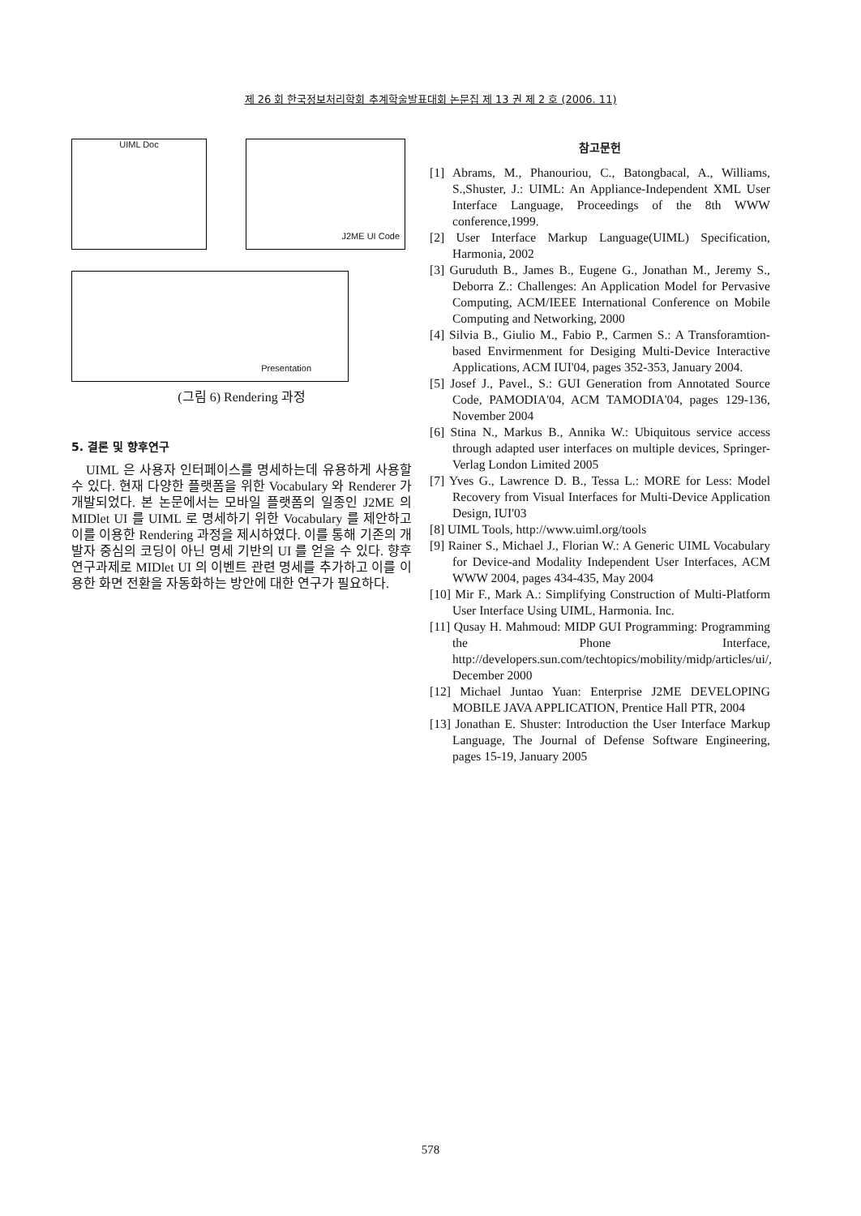제 26 회 한국정보처리학회 추계학술발표대회 논문집 제 13 권 제 2 호 (2006. 11)
UIML Doc J2ME UI Code
Presentation
(그림 6) Rendering 과정
5. 결론 및 향후연구
UIML 은 사용자 인터페이스를 명세하는데 유용하게 사용할 수 있다. 현재 다양한 플랫폼을 위한 Vocabulary 와 Renderer 가 개발되었다. 본 논문에서는 모바일 플랫폼의 일종인 J2ME 의 MIDlet UI 를 UIML 로 명세하기 위한 Vocabulary 를 제안하고 이를 이용한 Rendering 과정을 제시하였다. 이를 통해 기존의 개발자 중심의 코딩이 아닌 명세 기반의 UI 를 얻을 수 있다. 향후 연구과제로 MIDlet UI 의 이벤트 관련 명세를 추가하고 이를 이용한 화면 전환을 자동화하는 방안에 대한 연구가 필요하다.
참고문헌
[1] Abrams, M., Phanouriou, C., Batongbacal, A., Williams, S.,Shuster, J.: UIML: An Appliance-Independent XML User Interface Language, Proceedings of the 8th WWW conference,1999.
[2] User Interface Markup Language(UIML) Specification, Harmonia, 2002
[3] Guruduth B., James B., Eugene G., Jonathan M., Jeremy S., Deborra Z.: Challenges: An Application Model for Pervasive Computing, ACM/IEEE International Conference on Mobile Computing and Networking, 2000
[4] Silvia B., Giulio M., Fabio P., Carmen S.: A Transforamtion-based Envirmenment for Desiging Multi-Device Interactive Applications, ACM IUI'04, pages 352-353, January 2004.
[5] Josef J., Pavel., S.: GUI Generation from Annotated Source Code, PAMODIA'04, ACM TAMODIA'04, pages 129-136, November 2004
[6] Stina N., Markus B., Annika W.: Ubiquitous service access through adapted user interfaces on multiple devices, Springer-Verlag London Limited 2005
[7] Yves G., Lawrence D. B., Tessa L.: MORE for Less: Model Recovery from Visual Interfaces for Multi-Device Application Design, IUI'03
[8] UIML Tools, http://www.uiml.org/tools
[9] Rainer S., Michael J., Florian W.: A Generic UIML Vocabulary for Device-and Modality Independent User Interfaces, ACM WWW 2004, pages 434-435, May 2004
[10] Mir F., Mark A.: Simplifying Construction of Multi-Platform User Interface Using UIML, Harmonia. Inc.
[11] Qusay H. Mahmoud: MIDP GUI Programming: Programming the Phone Interface, http://developers.sun.com/techtopics/mobility/midp/articles/ui/, December 2000
[12] Michael Juntao Yuan: Enterprise J2ME DEVELOPING MOBILE JAVA APPLICATION, Prentice Hall PTR, 2004
[13] Jonathan E. Shuster: Introduction the User Interface Markup Language, The Journal of Defense Software Engineering, pages 15-19, January 2005
578